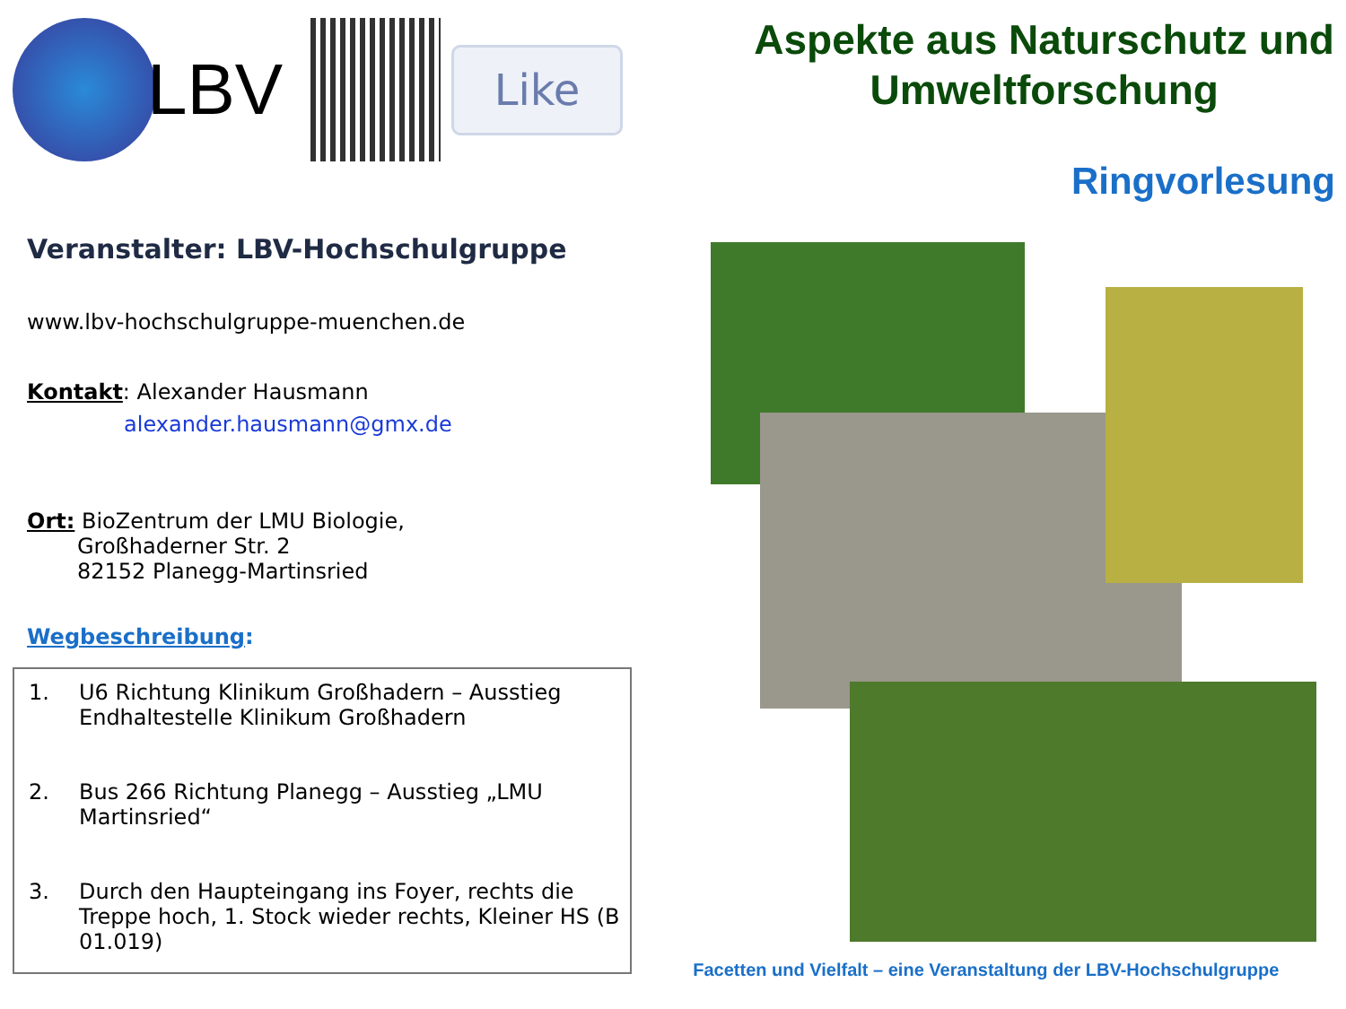LBV
Like
Veranstalter: LBV-Hochschulgruppe
www.lbv-hochschulgruppe-muenchen.de
Kontakt: Alexander Hausmann
alexander.hausmann@gmx.de
Ort: BioZentrum der LMU Biologie,
Großhaderner Str. 2
82152 Planegg-Martinsried
Wegbeschreibung:
1. U6 Richtung Klinikum Großhadern – Ausstieg Endhaltestelle Klinikum Großhadern
2. Bus 266 Richtung Planegg – Ausstieg „LMU Martinsried“
3. Durch den Haupteingang ins Foyer, rechts die Treppe hoch, 1. Stock wieder rechts, Kleiner HS (B 01.019)
Aspekte aus Naturschutz und Umweltforschung
Ringvorlesung
Facetten und Vielfalt – eine Veranstaltung der LBV-Hochschulgruppe